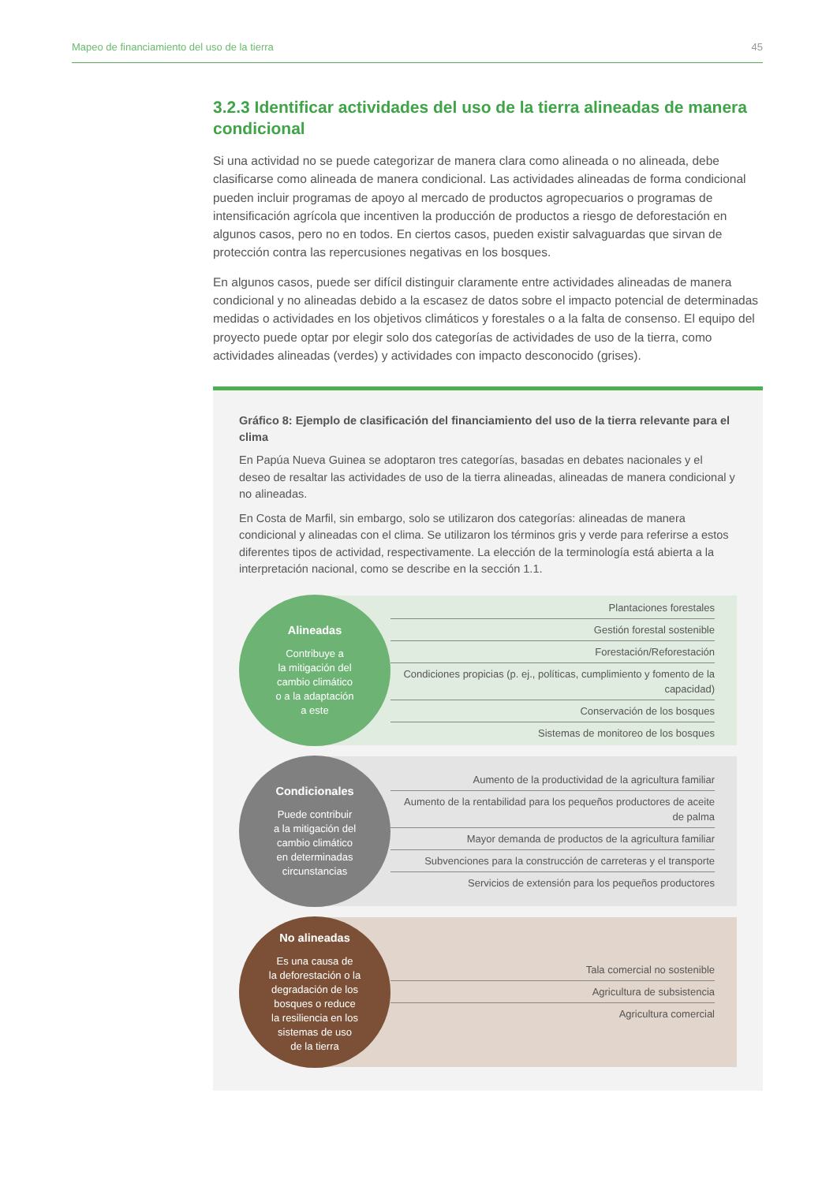Mapeo de financiamiento del uso de la tierra 45
3.2.3 Identificar actividades del uso de la tierra alineadas de manera condicional
Si una actividad no se puede categorizar de manera clara como alineada o no alineada, debe clasificarse como alineada de manera condicional. Las actividades alineadas de forma condicional pueden incluir programas de apoyo al mercado de productos agropecuarios o programas de intensificación agrícola que incentiven la producción de productos a riesgo de deforestación en algunos casos, pero no en todos. En ciertos casos, pueden existir salvaguardas que sirvan de protección contra las repercusiones negativas en los bosques.
En algunos casos, puede ser difícil distinguir claramente entre actividades alineadas de manera condicional y no alineadas debido a la escasez de datos sobre el impacto potencial de determinadas medidas o actividades en los objetivos climáticos y forestales o a la falta de consenso. El equipo del proyecto puede optar por elegir solo dos categorías de actividades de uso de la tierra, como actividades alineadas (verdes) y actividades con impacto desconocido (grises).
Gráfico 8: Ejemplo de clasificación del financiamiento del uso de la tierra relevante para el clima
En Papúa Nueva Guinea se adoptaron tres categorías, basadas en debates nacionales y el deseo de resaltar las actividades de uso de la tierra alineadas, alineadas de manera condicional y no alineadas.
En Costa de Marfil, sin embargo, solo se utilizaron dos categorías: alineadas de manera condicional y alineadas con el clima. Se utilizaron los términos gris y verde para referirse a estos diferentes tipos de actividad, respectivamente. La elección de la terminología está abierta a la interpretación nacional, como se describe en la sección 1.1.
Alineadas
Contribuye a
la mitigación del
cambio climático
o a la adaptación
a este
Plantaciones forestales
Gestión forestal sostenible
Forestación/Reforestación
Condiciones propicias (p. ej., políticas, cumplimiento y fomento de la capacidad)
Conservación de los bosques
Sistemas de monitoreo de los bosques
Condicionales
Puede contribuir
a la mitigación del
cambio climático
en determinadas
circunstancias
Aumento de la productividad de la agricultura familiar
Aumento de la rentabilidad para los pequeños productores de aceite de palma
Mayor demanda de productos de la agricultura familiar
Subvenciones para la construcción de carreteras y el transporte
Servicios de extensión para los pequeños productores
No alineadas
Es una causa de
la deforestación o la
degradación de los
bosques o reduce
la resiliencia en los
sistemas de uso
de la tierra
Tala comercial no sostenible
Agricultura de subsistencia
Agricultura comercial